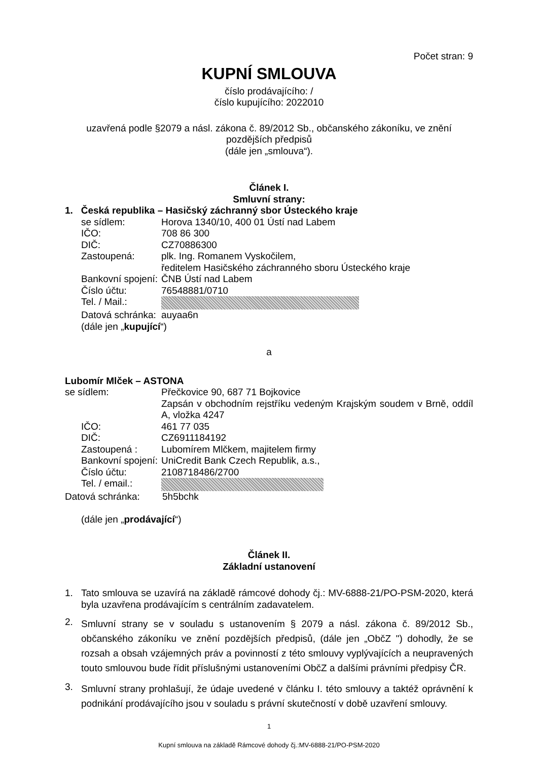Počet stran: 9
KUPNÍ SMLOUVA
číslo prodávajícího: /
číslo kupujícího: 2022010
uzavřená podle §2079 a násl. zákona č. 89/2012 Sb., občanského zákoníku, ve znění pozdějších předpisů
(dále jen „smlouva“).
Článek I.
Smluvní strany:
1. Česká republika – Hasičský záchranný sbor Ústeckého kraje
se sídlem: Horova 1340/10, 400 01 Ústí nad Labem
IČO: 708 86 300
DIČ: CZ70886300
Zastoupená: plk. Ing. Romanem Vyskočilem,
ředitelem Hasičského záchranného sboru Ústeckého kraje
Bankovní spojení: ČNB Ústí nad Labem
Číslo účtu: 76548881/0710
Tel. / Mail.:
Datová schránka: auyaa6n
(dále jen „kupující“)
a
Lubomír Mlček – ASTONA
se sídlem: Přečkovice 90, 687 71 Bojkovice
Zapsán v obchodním rejstříku vedeným Krajským soudem v Brně, oddíl A, vložka 4247
IČO: 461 77 035
DIČ: CZ6911184192
Zastoupená : Lubomírem Mlčkem, majitelem firmy
Bankovní spojení: UniCredit Bank Czech Republik, a.s.,
Číslo účtu: 2108718486/2700
Tel. / email.:
Datová schránka: 5h5bchk
(dále jen „prodávající“)
Článek II.
Základní ustanovení
1. Tato smlouva se uzavírá na základě rámcové dohody čj.: MV-6888-21/PO-PSM-2020, která byla uzavřena prodávajícím s centrálním zadavatelem.
2. Smluvní strany se v souladu s ustanovením § 2079 a násl. zákona č. 89/2012 Sb., občanského zákoníku ve znění pozdějších předpisů, (dále jen „ObčZ ") dohodly, že se rozsah a obsah vzájemných práv a povinností z této smlouvy vyplývajících a neupravených touto smlouvou bude řídit příslušnými ustanoveními ObčZ a dalšími právními předpisy ČR.
3. Smluvní strany prohlašují, že údaje uvedené v článku I. této smlouvy a taktéž oprávnění k podnikání prodávajícího jsou v souladu s právní skutečností v době uzavření smlouvy.
1
Kupní smlouva na základě Rámcové dohody čj.:MV-6888-21/PO-PSM-2020